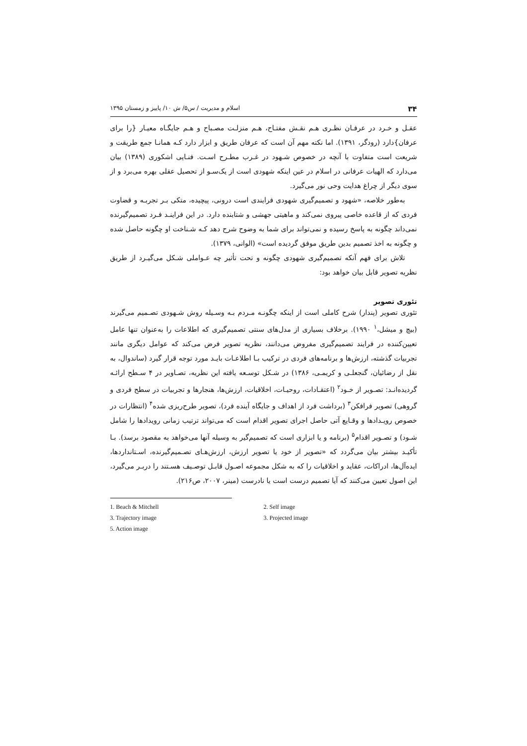۳۴ اسلام و مدیریت / س۵/ ش ۱۰/ پاییز و زمستان ۱۳۹۵
عقـل و خـرد در عرفـان نظـری هـم نقـش مفتـاح، هـم منزلـت مصـباح و هـم جایگـاه معیـار {را برای عرفان}دارد (رودگر، ۱۳۹۱). اما نکته مهم آن است که عرفان طریق و ابزار دارد کـه همانـا جمع طریقت و شریعت است متفاوت با آنچه در خصوص شـهود در غـرب مطـرح اسـت. فنـایی اشکوری (۱۳۸۹) بیان می‌دارد که الهیات عرفانی در اسلام در عین اینکه شهودی است از یک‌سـو از تحصیل عقلی بهره می‌برد و از سوی دیگر از چراغ هدایت وحی نور می‌گیرد.
به‌طور خلاصه، «شهود و تصمیم‌گیری شهودی فرایندی است درونی، پیچیده، متکی بـر تجربـه و قضاوت فردی که از قاعده خاصی پیروی نمی‌کند و ماهیتی جهشی و شتابنده دارد. در این فراینـد فـرد تصمیم‌گیرنده نمی‌داند چگونه به پاسخ رسیده و نمی‌تواند برای شما به وضوح شرح دهد کـه شـناخت او چگونه حاصل شده و چگونه به اخذ تصمیم بدین طریق موفق گردیده است» (الوانی، ۱۳۷۹).
تلاش برای فهم آنکه تصمیم‌گیری شهودی چگونه و تحت تأثیر چه عـواملی شـکل می‌گیـرد از طریق نظریه تصویر قابل بیان خواهد بود:
تئوری تصویر
تئوری تصویر (پندار) شرح کاملی است از اینکه چگونـه مـردم بـه وسـیله روش شـهودی تصـمیم می‌گیرند (بیچ و میشل،<sup>۱</sup> ۱۹۹۰). برخلاف بسیاری از مدل‌های سنتی تصمیم‌گیری که اطلاعات را به‌عنوان تنها عامل تعیین‌کننده در فرایند تصمیم‌گیری مفروض می‌دانند، نظریه تصویر فرض می‌کند که عوامل دیگری مانند تجربیات گذشته، ارزش‌ها و برنامه‌های فردی در ترکیب بـا اطلاعـات بایـد مورد توجه قرار گیرد (ساندوال، به نقل از رضائیان، گنجعلـی و کریمـی، ۱۳۸۶) در شـکل توسـعه یافته این نظریه، تصـاویر در ۴ سـطح ارائـه گردیده‌انـد: تصـویر از خـود<sup>۲</sup> (اعتقـادات، روحیـات، اخلاقیات، ارزش‌ها، هنجارها و تجربیات در سطح فردی و گروهی) تصویر فرافکن<sup>۳</sup> (برداشت فرد از اهداف و جایگاه آینده فرد)، تصویر طرح‌ریزی شده<sup>۴</sup> (انتظارات در خصوص رویـدادها و وقـایع آتی حاصل اجرای تصویر اقدام است که می‌تواند ترتیب زمانی رویدادها را شامل شـود) و تصـویر اقدام<sup>۵</sup> (برنامه و یا ابزاری است که تصمیم‌گیر به وسیله آنها می‌خواهد به مقصود برسد). بـا تأکیـد بیشتر بیان می‌گردد که «تصویر از خود یا تصویر ارزش، ارزش‌هـای تصـمیم‌گیرنده، اسـتانداردها، ایده‌آل‌ها، ادراکات، عقاید و اخلاقیات را که به شکل مجموعه اصـول قابـل توصـیف هسـتند را دربـر می‌گیرد، این اصول تعیین می‌کنند که آیا تصمیم درست است یا نادرست (مینر، ۲۰۰۷، ص۲۱۶).
1. Beach & Mitchell 2. Self image
3. Trajectory image 3. Projected image
5. Action image